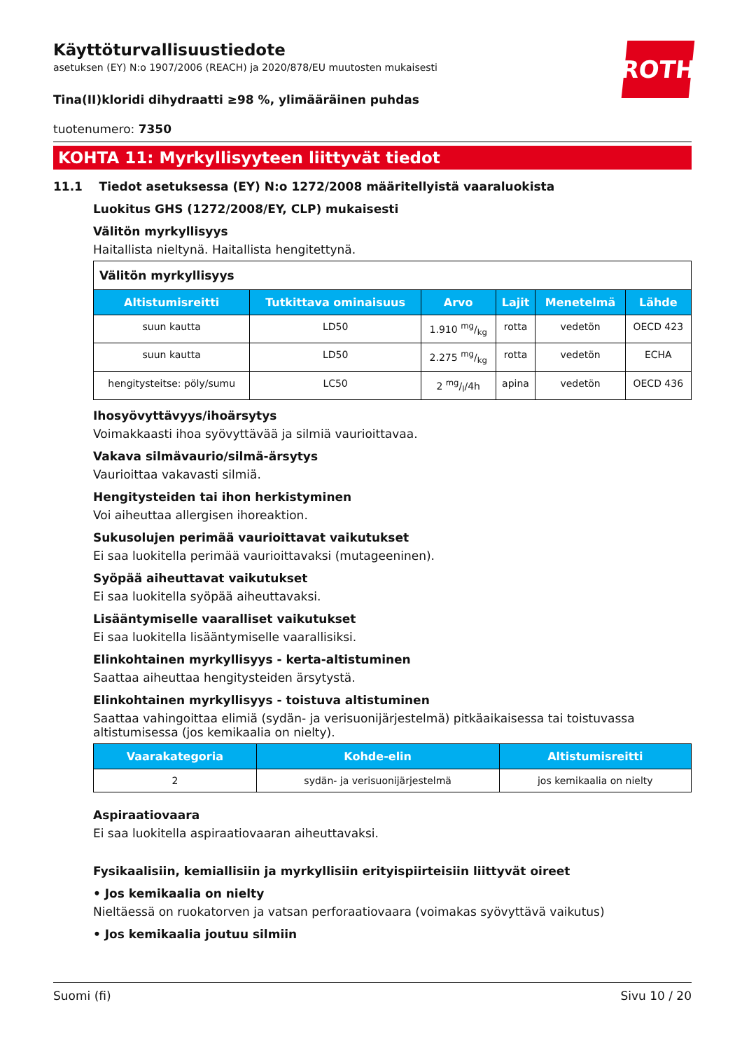ROTH
Käyttöturvallisuustiedote
asetuksen (EY) N:o 1907/2006 (REACH) ja 2020/878/EU muutosten mukaisesti
Tina(II)kloridi dihydraatti ≥98 %, ylimääräinen puhdas
tuotenumero: 7350
KOHTA 11: Myrkyllisyyteen liittyvät tiedot
11.1 Tiedot asetuksessa (EY) N:o 1272/2008 määritellyistä vaaraluokista
Luokitus GHS (1272/2008/EY, CLP) mukaisesti
Välitön myrkyllisyys
Haitallista nieltynä. Haitallista hengitettynä.
| Välitön myrkyllisyys | | | | | |
| Altistumisreitti | Tutkittava ominaisuus | Arvo | Lajit | Menetelmä | Lähde |
| suun kautta | LD50 | 1.910 mg/kg | rotta | vedetön | OECD 423 |
| suun kautta | LD50 | 2.275 mg/kg | rotta | vedetön | ECHA |
| hengitysteitse: pöly/sumu | LC50 | 2 mg/l/4h | apina | vedetön | OECD 436 |
Ihosyövyttävyys/ihoärsytys
Voimakkaasti ihoa syövyttävää ja silmiä vaurioittavaa.
Vakava silmävaurio/silmä-ärsytys
Vaurioittaa vakavasti silmiä.
Hengitysteiden tai ihon herkistyminen
Voi aiheuttaa allergisen ihoreaktion.
Sukusolujen perimää vaurioittavat vaikutukset
Ei saa luokitella perimää vaurioittavaksi (mutageeninen).
Syöpää aiheuttavat vaikutukset
Ei saa luokitella syöpää aiheuttavaksi.
Lisääntymiselle vaaralliset vaikutukset
Ei saa luokitella lisääntymiselle vaarallisiksi.
Elinkohtainen myrkyllisyys - kerta-altistuminen
Saattaa aiheuttaa hengitysteiden ärsytystä.
Elinkohtainen myrkyllisyys - toistuva altistuminen
Saattaa vahingoittaa elimiä (sydän- ja verisuonijärjestelmä) pitkäaikaisessa tai toistuvassa altistumisessa (jos kemikaalia on nielty).
| Vaarakategoria | Kohde-elin | Altistumisreitti |
| --- | --- | --- |
| 2 | sydän- ja verisuonijärjestelmä | jos kemikaalia on nielty |
Aspiraatiovaara
Ei saa luokitella aspiraatiovaaran aiheuttavaksi.
Fysikaalisiin, kemiallisiin ja myrkyllisiin erityispiirteisiin liittyvät oireet
• Jos kemikaalia on nielty
Nieltäessä on ruokatorven ja vatsan perforaatiovaara (voimakas syövyttävä vaikutus)
• Jos kemikaalia joutuu silmiin
Suomi (fi) Sivu 10 / 20